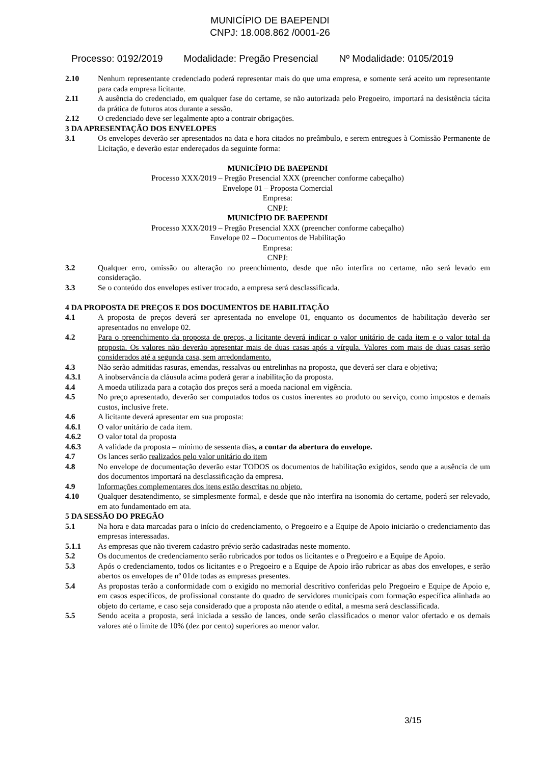MUNICÍPIO DE BAEPENDI
CNPJ: 18.008.862 /0001-26
Processo: 0192/2019 Modalidade: Pregão Presencial Nº Modalidade: 0105/2019
2.10 Nenhum representante credenciado poderá representar mais do que uma empresa, e somente será aceito um representante para cada empresa licitante.
2.11 A ausência do credenciado, em qualquer fase do certame, se não autorizada pelo Pregoeiro, importará na desistência tácita da prática de futuros atos durante a sessão.
2.12 O credenciado deve ser legalmente apto a contrair obrigações.
3 DA APRESENTAÇÃO DOS ENVELOPES
3.1 Os envelopes deverão ser apresentados na data e hora citados no preâmbulo, e serem entregues à Comissão Permanente de Licitação, e deverão estar endereçados da seguinte forma:
MUNICÍPIO DE BAEPENDI
Processo XXX/2019 – Pregão Presencial XXX (preencher conforme cabeçalho)
Envelope 01 – Proposta Comercial
Empresa:
CNPJ:
MUNICÍPIO DE BAEPENDI
Processo XXX/2019 – Pregão Presencial XXX (preencher conforme cabeçalho)
Envelope 02 – Documentos de Habilitação
Empresa:
CNPJ:
3.2 Qualquer erro, omissão ou alteração no preenchimento, desde que não interfira no certame, não será levado em consideração.
3.3 Se o conteúdo dos envelopes estiver trocado, a empresa será desclassificada.
4 DA PROPOSTA DE PREÇOS E DOS DOCUMENTOS DE HABILITAÇÃO
4.1 A proposta de preços deverá ser apresentada no envelope 01, enquanto os documentos de habilitação deverão ser apresentados no envelope 02.
4.2 Para o preenchimento da proposta de preços, a licitante deverá indicar o valor unitário de cada item e o valor total da proposta. Os valores não deverão apresentar mais de duas casas após a vírgula. Valores com mais de duas casas serão considerados até a segunda casa, sem arredondamento.
4.3 Não serão admitidas rasuras, emendas, ressalvas ou entrelinhas na proposta, que deverá ser clara e objetiva;
4.3.1 A inobservância da cláusula acima poderá gerar a inabilitação da proposta.
4.4 A moeda utilizada para a cotação dos preços será a moeda nacional em vigência.
4.5 No preço apresentado, deverão ser computados todos os custos inerentes ao produto ou serviço, como impostos e demais custos, inclusive frete.
4.6 A licitante deverá apresentar em sua proposta:
4.6.1 O valor unitário de cada item.
4.6.2 O valor total da proposta
4.6.3 A validade da proposta – mínimo de sessenta dias, a contar da abertura do envelope.
4.7 Os lances serão realizados pelo valor unitário do item
4.8 No envelope de documentação deverão estar TODOS os documentos de habilitação exigidos, sendo que a ausência de um dos documentos importará na desclassificação da empresa.
4.9 Informações complementares dos itens estão descritas no objeto.
4.10 Qualquer desatendimento, se simplesmente formal, e desde que não interfira na isonomia do certame, poderá ser relevado, em ato fundamentado em ata.
5 DA SESSÃO DO PREGÃO
5.1 Na hora e data marcadas para o início do credenciamento, o Pregoeiro e a Equipe de Apoio iniciarão o credenciamento das empresas interessadas.
5.1.1 As empresas que não tiverem cadastro prévio serão cadastradas neste momento.
5.2 Os documentos de credenciamento serão rubricados por todos os licitantes e o Pregoeiro e a Equipe de Apoio.
5.3 Após o credenciamento, todos os licitantes e o Pregoeiro e a Equipe de Apoio irão rubricar as abas dos envelopes, e serão abertos os envelopes de nº 01de todas as empresas presentes.
5.4 As propostas terão a conformidade com o exigido no memorial descritivo conferidas pelo Pregoeiro e Equipe de Apoio e, em casos específicos, de profissional constante do quadro de servidores municipais com formação específica alinhada ao objeto do certame, e caso seja considerado que a proposta não atende o edital, a mesma será desclassificada.
5.5 Sendo aceita a proposta, será iniciada a sessão de lances, onde serão classificados o menor valor ofertado e os demais valores até o limite de 10% (dez por cento) superiores ao menor valor.
3/15